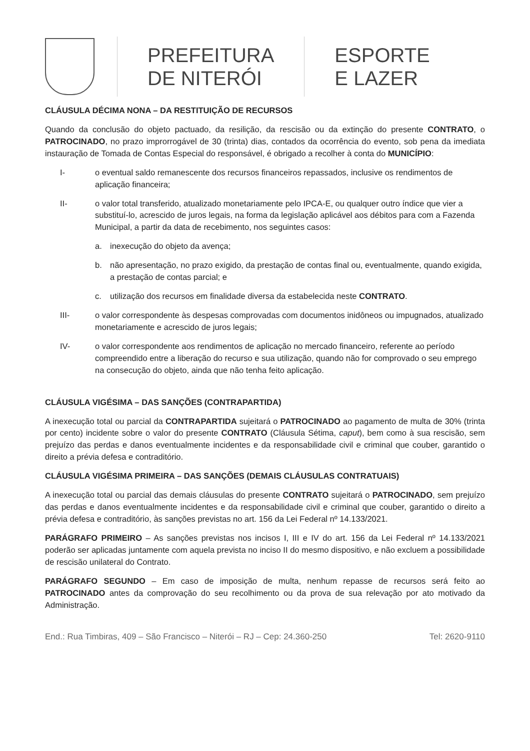PREFEITURA
DE NITERÓI
ESPORTE
E LAZER
CLÁUSULA DÉCIMA NONA – DA RESTITUIÇÃO DE RECURSOS
Quando da conclusão do objeto pactuado, da resilição, da rescisão ou da extinção do presente CONTRATO, o PATROCINADO, no prazo improrrogável de 30 (trinta) dias, contados da ocorrência do evento, sob pena da imediata instauração de Tomada de Contas Especial do responsável, é obrigado a recolher à conta do MUNICÍPIO:
I- o eventual saldo remanescente dos recursos financeiros repassados, inclusive os rendimentos de aplicação financeira;
II- o valor total transferido, atualizado monetariamente pelo IPCA-E, ou qualquer outro índice que vier a substituí-lo, acrescido de juros legais, na forma da legislação aplicável aos débitos para com a Fazenda Municipal, a partir da data de recebimento, nos seguintes casos:
a. inexecução do objeto da avença;
b. não apresentação, no prazo exigido, da prestação de contas final ou, eventualmente, quando exigida, a prestação de contas parcial; e
c. utilização dos recursos em finalidade diversa da estabelecida neste CONTRATO.
III- o valor correspondente às despesas comprovadas com documentos inidôneos ou impugnados, atualizado monetariamente e acrescido de juros legais;
IV- o valor correspondente aos rendimentos de aplicação no mercado financeiro, referente ao período compreendido entre a liberação do recurso e sua utilização, quando não for comprovado o seu emprego na consecução do objeto, ainda que não tenha feito aplicação.
CLÁUSULA VIGÉSIMA – DAS SANÇÕES (CONTRAPARTIDA)
A inexecução total ou parcial da CONTRAPARTIDA sujeitará o PATROCINADO ao pagamento de multa de 30% (trinta por cento) incidente sobre o valor do presente CONTRATO (Cláusula Sétima, caput), bem como à sua rescisão, sem prejuízo das perdas e danos eventualmente incidentes e da responsabilidade civil e criminal que couber, garantido o direito a prévia defesa e contraditório.
CLÁUSULA VIGÉSIMA PRIMEIRA – DAS SANÇÕES (DEMAIS CLÁUSULAS CONTRATUAIS)
A inexecução total ou parcial das demais cláusulas do presente CONTRATO sujeitará o PATROCINADO, sem prejuízo das perdas e danos eventualmente incidentes e da responsabilidade civil e criminal que couber, garantido o direito a prévia defesa e contraditório, às sanções previstas no art. 156 da Lei Federal nº 14.133/2021.
PARÁGRAFO PRIMEIRO – As sanções previstas nos incisos I, III e IV do art. 156 da Lei Federal nº 14.133/2021 poderão ser aplicadas juntamente com aquela prevista no inciso II do mesmo dispositivo, e não excluem a possibilidade de rescisão unilateral do Contrato.
PARÁGRAFO SEGUNDO – Em caso de imposição de multa, nenhum repasse de recursos será feito ao PATROCINADO antes da comprovação do seu recolhimento ou da prova de sua relevação por ato motivado da Administração.
End.: Rua Timbiras, 409 – São Francisco – Niterói – RJ – Cep: 24.360-250 Tel: 2620-9110